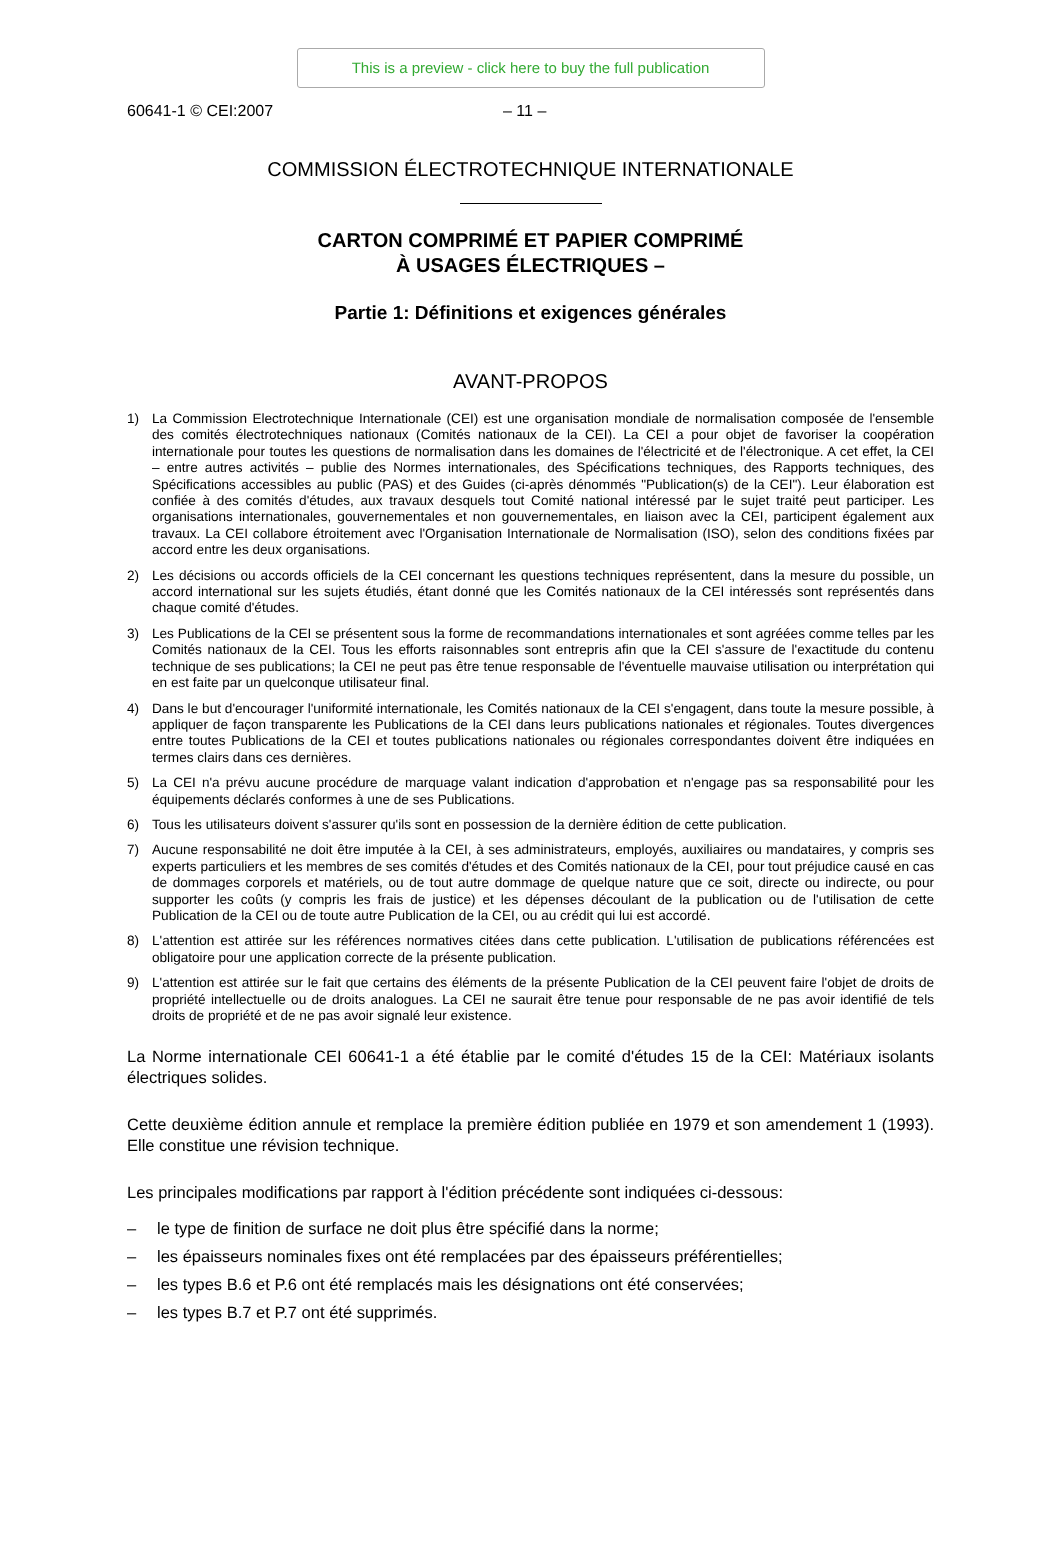This is a preview - click here to buy the full publication
60641-1 © CEI:2007 – 11 –
COMMISSION ÉLECTROTECHNIQUE INTERNATIONALE
CARTON COMPRIMÉ ET PAPIER COMPRIMÉ
À USAGES ÉLECTRIQUES –
Partie 1: Définitions et exigences générales
AVANT-PROPOS
1) La Commission Electrotechnique Internationale (CEI) est une organisation mondiale de normalisation composée de l'ensemble des comités électrotechniques nationaux (Comités nationaux de la CEI). La CEI a pour objet de favoriser la coopération internationale pour toutes les questions de normalisation dans les domaines de l'électricité et de l'électronique. A cet effet, la CEI – entre autres activités – publie des Normes internationales, des Spécifications techniques, des Rapports techniques, des Spécifications accessibles au public (PAS) et des Guides (ci-après dénommés "Publication(s) de la CEI"). Leur élaboration est confiée à des comités d'études, aux travaux desquels tout Comité national intéressé par le sujet traité peut participer. Les organisations internationales, gouvernementales et non gouvernementales, en liaison avec la CEI, participent également aux travaux. La CEI collabore étroitement avec l'Organisation Internationale de Normalisation (ISO), selon des conditions fixées par accord entre les deux organisations.
2) Les décisions ou accords officiels de la CEI concernant les questions techniques représentent, dans la mesure du possible, un accord international sur les sujets étudiés, étant donné que les Comités nationaux de la CEI intéressés sont représentés dans chaque comité d'études.
3) Les Publications de la CEI se présentent sous la forme de recommandations internationales et sont agréées comme telles par les Comités nationaux de la CEI. Tous les efforts raisonnables sont entrepris afin que la CEI s'assure de l'exactitude du contenu technique de ses publications; la CEI ne peut pas être tenue responsable de l'éventuelle mauvaise utilisation ou interprétation qui en est faite par un quelconque utilisateur final.
4) Dans le but d'encourager l'uniformité internationale, les Comités nationaux de la CEI s'engagent, dans toute la mesure possible, à appliquer de façon transparente les Publications de la CEI dans leurs publications nationales et régionales. Toutes divergences entre toutes Publications de la CEI et toutes publications nationales ou régionales correspondantes doivent être indiquées en termes clairs dans ces dernières.
5) La CEI n'a prévu aucune procédure de marquage valant indication d'approbation et n'engage pas sa responsabilité pour les équipements déclarés conformes à une de ses Publications.
6) Tous les utilisateurs doivent s'assurer qu'ils sont en possession de la dernière édition de cette publication.
7) Aucune responsabilité ne doit être imputée à la CEI, à ses administrateurs, employés, auxiliaires ou mandataires, y compris ses experts particuliers et les membres de ses comités d'études et des Comités nationaux de la CEI, pour tout préjudice causé en cas de dommages corporels et matériels, ou de tout autre dommage de quelque nature que ce soit, directe ou indirecte, ou pour supporter les coûts (y compris les frais de justice) et les dépenses découlant de la publication ou de l'utilisation de cette Publication de la CEI ou de toute autre Publication de la CEI, ou au crédit qui lui est accordé.
8) L'attention est attirée sur les références normatives citées dans cette publication. L'utilisation de publications référencées est obligatoire pour une application correcte de la présente publication.
9) L'attention est attirée sur le fait que certains des éléments de la présente Publication de la CEI peuvent faire l'objet de droits de propriété intellectuelle ou de droits analogues. La CEI ne saurait être tenue pour responsable de ne pas avoir identifié de tels droits de propriété et de ne pas avoir signalé leur existence.
La Norme internationale CEI 60641-1 a été établie par le comité d'études 15 de la CEI: Matériaux isolants électriques solides.
Cette deuxième édition annule et remplace la première édition publiée en 1979 et son amendement 1 (1993). Elle constitue une révision technique.
Les principales modifications par rapport à l'édition précédente sont indiquées ci-dessous:
– le type de finition de surface ne doit plus être spécifié dans la norme;
– les épaisseurs nominales fixes ont été remplacées par des épaisseurs préférentielles;
– les types B.6 et P.6 ont été remplacés mais les désignations ont été conservées;
– les types B.7 et P.7 ont été supprimés.